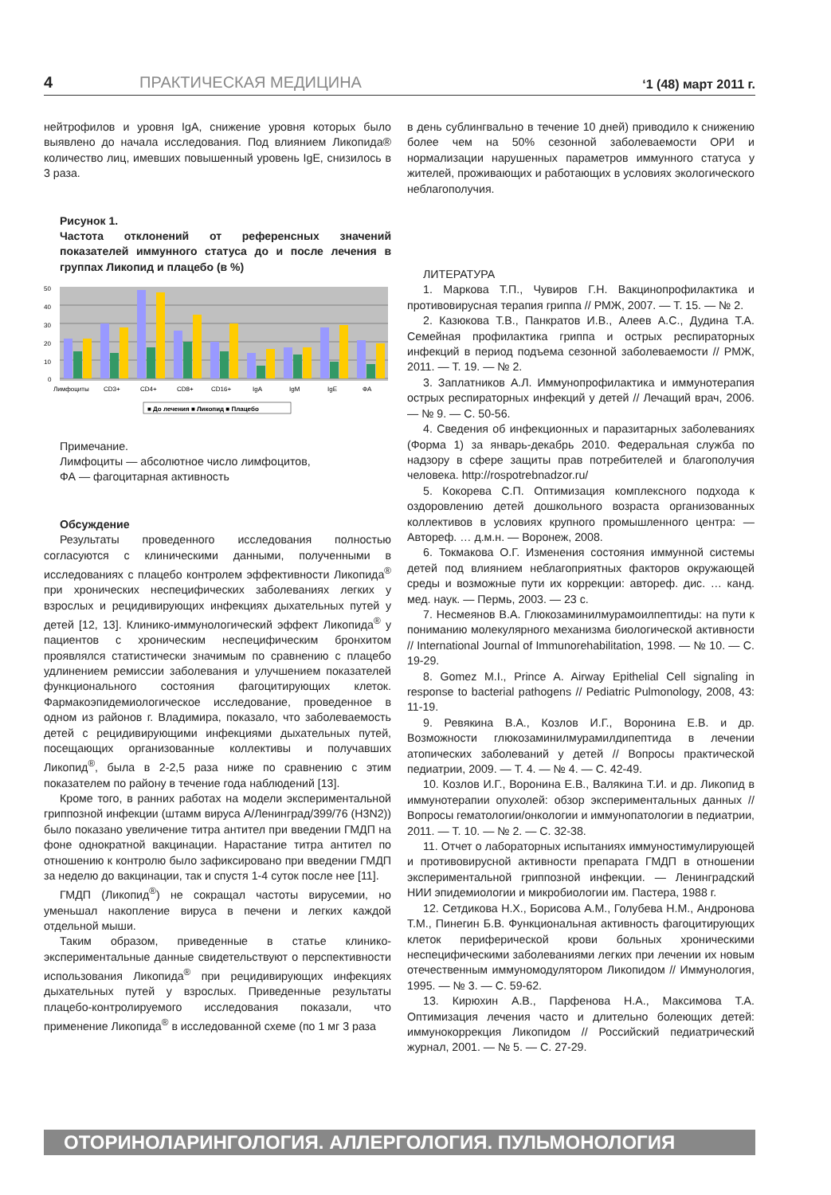4 ПРАКТИЧЕСКАЯ МЕДИЦИНА ‘1 (48) март 2011 г.
нейтрофилов и уровня IgA, снижение уровня которых было выявлено до начала исследования. Под влиянием Ликопида® количество лиц, имевших повышенный уровень IgE, снизилось в 3 раза.
Рисунок 1.
Частота отклонений от референсных значений показателей иммунного статуса до и после лечения в группах Ликопид и плацебо (в %)
50
40
30
20
10
0
Лимфоциты
CD3+
CD4+
CD8+
CD16+
IgA
IgM
IgE
ФА
■ До лечения ■ Ликопид ■ Плацебо
Примечание.
Лимфоциты — абсолютное число лимфоцитов,
ФА — фагоцитарная активность
Обсуждение
Результаты проведенного исследования полностью согласуются с клиническими данными, полученными в исследованиях с плацебо контролем эффективности Ликопида<sup>®</sup> при хронических неспецифических заболеваниях легких у взрослых и рецидивирующих инфекциях дыхательных путей у детей [12, 13]. Клинико-иммунологический эффект Ликопида<sup>®</sup> у пациентов с хроническим неспецифическим бронхитом проявлялся статистически значимым по сравнению с плацебо удлинением ремиссии заболевания и улучшением показателей функционального состояния фагоцитирующих клеток. Фармакоэпидемиологическое исследование, проведенное в одном из районов г. Владимира, показало, что заболеваемость детей с рецидивирующими инфекциями дыхательных путей, посещающих организованные коллективы и получавших Ликопид<sup>®</sup>, была в 2-2,5 раза ниже по сравнению с этим показателем по району в течение года наблюдений [13].
Кроме того, в ранних работах на модели экспериментальной гриппозной инфекции (штамм вируса А/Ленинград/399/76 (H3N2)) было показано увеличение титра антител при введении ГМДП на фоне однократной вакцинации. Нарастание титра антител по отношению к контролю было зафиксировано при введении ГМДП за неделю до вакцинации, так и спустя 1-4 суток после нее [11].
ГМДП (Ликопид<sup>®</sup>) не сокращал частоты вирусемии, но уменьшал накопление вируса в печени и легких каждой отдельной мыши.
Таким образом, приведенные в статье клинико-экспериментальные данные свидетельствуют о перспективности использования Ликопида<sup>®</sup> при рецидивирующих инфекциях дыхательных путей у взрослых. Приведенные результаты плацебо-контролируемого исследования показали, что применение Ликопида<sup>®</sup> в исследованной схеме (по 1 мг 3 раза
в день сублингвально в течение 10 дней) приводило к снижению более чем на 50% сезонной заболеваемости ОРИ и нормализации нарушенных параметров иммунного статуса у жителей, проживающих и работающих в условиях экологического неблагополучия.
ЛИТЕРАТУРА
1. Маркова Т.П., Чувиров Г.Н. Вакцинопрофилактика и противовирусная терапия гриппа // РМЖ, 2007. — Т. 15. — № 2.
2. Казюкова Т.В., Панкратов И.В., Алеев А.С., Дудина Т.А. Семейная профилактика гриппа и острых респираторных инфекций в период подъема сезонной заболеваемости // РМЖ, 2011. — Т. 19. — № 2.
3. Заплатников А.Л. Иммунопрофилактика и иммунотерапия острых респираторных инфекций у детей // Лечащий врач, 2006. — № 9. — С. 50-56.
4. Сведения об инфекционных и паразитарных заболеваниях (Форма 1) за январь-декабрь 2010. Федеральная служба по надзору в сфере защиты прав потребителей и благополучия человека. http://rospotrebnadzor.ru/
5. Кокорева С.П. Оптимизация комплексного подхода к оздоровлению детей дошкольного возраста организованных коллективов в условиях крупного промышленного центра: — Автореф. … д.м.н. — Воронеж, 2008.
6. Токмакова О.Г. Изменения состояния иммунной системы детей под влиянием неблагоприятных факторов окружающей среды и возможные пути их коррекции: автореф. дис. … канд. мед. наук. — Пермь, 2003. — 23 с.
7. Несмеянов В.А. Глюкозаминилмурамоилпептиды: на пути к пониманию молекулярного механизма биологической активности // International Journal of Immunorehabilitation, 1998. — № 10. — С. 19-29.
8. Gomez M.I., Prince A. Airway Epithelial Cell signaling in response to bacterial pathogens // Pediatric Pulmonology, 2008, 43: 11-19.
9. Ревякина В.А., Козлов И.Г., Воронина Е.В. и др. Возможности глюкозаминилмурамилдипептида в лечении атопических заболеваний у детей // Вопросы практической педиатрии, 2009. — Т. 4. — № 4. — С. 42-49.
10. Козлов И.Г., Воронина Е.В., Валякина Т.И. и др. Ликопид в иммунотерапии опухолей: обзор экспериментальных данных // Вопросы гематологии/онкологии и иммунопатологии в педиатрии, 2011. — Т. 10. — № 2. — С. 32-38.
11. Отчет о лабораторных испытаниях иммуностимулирующей и противовирусной активности препарата ГМДП в отношении экспериментальной гриппозной инфекции. — Ленинградский НИИ эпидемиологии и микробиологии им. Пастера, 1988 г.
12. Сетдикова Н.Х., Борисова А.М., Голубева Н.М., Андронова Т.М., Пинегин Б.В. Функциональная активность фагоцитирующих клеток периферической крови больных хроническими неспецифическими заболеваниями легких при лечении их новым отечественным иммуномодулятором Ликопидом // Иммунология, 1995. — № 3. — С. 59-62.
13. Кирюхин А.В., Парфенова Н.А., Максимова Т.А. Оптимизация лечения часто и длительно болеющих детей: иммунокоррекция Ликопидом // Российский педиатрический журнал, 2001. — № 5. — С. 27-29.
ОТОРИНОЛАРИНГОЛОГИЯ. АЛЛЕРГОЛОГИЯ. ПУЛЬМОНОЛОГИЯ